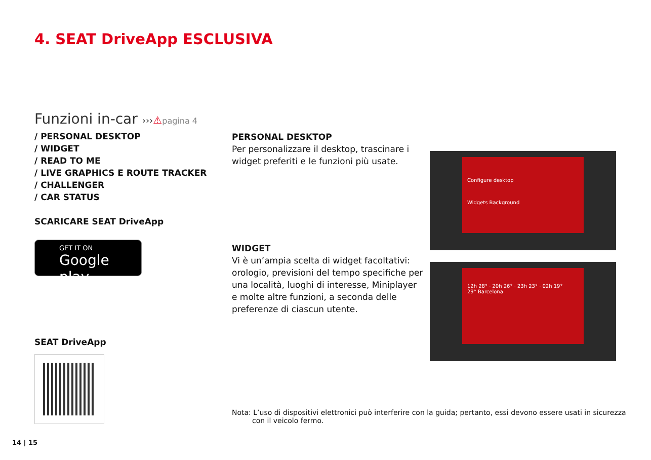4. SEAT DriveApp ESCLUSIVA
Funzioni in-car ›››⚠pagina 4
/ PERSONAL DESKTOP
/ WIDGET
/ READ TO ME
/ LIVE GRAPHICS E ROUTE TRACKER
/ CHALLENGER
/ CAR STATUS
SCARICARE SEAT DriveApp
GET IT ON
Google play
SEAT DriveApp
PERSONAL DESKTOP
Per personalizzare il desktop, trascinare i widget preferiti e le funzioni più usate.
WIDGET
Vi è un’ampia scelta di widget facoltativi: orologio, previsioni del tempo specifiche per una località, luoghi di interesse, Miniplayer e molte altre funzioni, a seconda delle preferenze di ciascun utente.
Configure desktop
Widgets Background
12h 28° · 20h 26° · 23h 23° · 02h 19°
29° Barcelona
Nota: L’uso di dispositivi elettronici può interferire con la guida; pertanto, essi devono essere usati in sicurezza con il veicolo fermo.
14 | 15